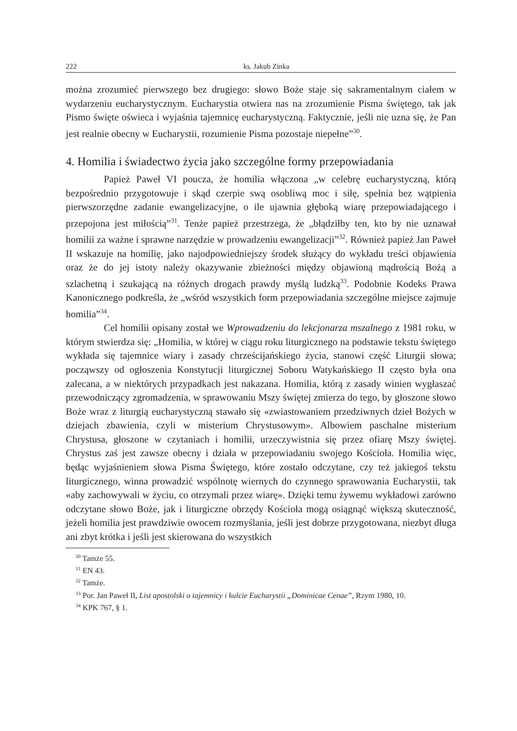222 ks. Jakub Zinka
można zrozumieć pierwszego bez drugiego: słowo Boże staje się sakramentalnym ciałem w wydarzeniu eucharystycznym. Eucharystia otwiera nas na zrozumienie Pisma świętego, tak jak Pismo święte oświeca i wyjaśnia tajemnicę eucharystyczną. Faktycznie, jeśli nie uzna się, że Pan jest realnie obecny w Eucharystii, rozumienie Pisma pozostaje niepełne”<sup>30</sup>.
4. Homilia i świadectwo życia jako szczególne formy przepowiadania
Papież Paweł VI poucza, że homilia włączona „w celebrę eucharystyczną, którą bezpośrednio przygotowuje i skąd czerpie swą osobliwą moc i siłę, spełnia bez wątpienia pierwszorzędne zadanie ewangelizacyjne, o ile ujawnia głęboką wiarę przepowiadającego i przepojona jest miłością”<sup>31</sup>. Tenże papież przestrzega, że „błądziłby ten, kto by nie uznawał homilii za ważne i sprawne narzędzie w prowadzeniu ewangelizacji”<sup>32</sup>. Również papież Jan Paweł II wskazuje na homilię, jako najodpowiedniejszy środek służący do wykładu treści objawienia oraz że do jej istoty należy okazywanie zbieżności między objawioną mądrością Bożą a szlachetną i szukającą na różnych drogach prawdy myślą ludzką<sup>33</sup>. Podobnie Kodeks Prawa Kanonicznego podkreśla, że „wśród wszystkich form przepowiadania szczególne miejsce zajmuje homilia”<sup>34</sup>.
Cel homilii opisany został we Wprowadzeniu do lekcjonarza mszalnego z 1981 roku, w którym stwierdza się: „Homilia, w której w ciągu roku liturgicznego na podstawie tekstu świętego wykłada się tajemnice wiary i zasady chrześcijańskiego życia, stanowi część Liturgii słowa; począwszy od ogłoszenia Konstytucji liturgicznej Soboru Watykańskiego II często była ona zalecana, a w niektórych przypadkach jest nakazana. Homilia, którą z zasady winien wygłaszać przewodniczący zgromadzenia, w sprawowaniu Mszy świętej zmierza do tego, by głoszone słowo Boże wraz z liturgią eucharystyczną stawało się «zwiastowaniem przedziwnych dzieł Bożych w dziejach zbawienia, czyli w misterium Chrystusowym». Albowiem paschalne misterium Chrystusa, głoszone w czytaniach i homilii, urzeczywistnia się przez ofiarę Mszy świętej. Chrystus zaś jest zawsze obecny i działa w przepowiadaniu swojego Kościoła. Homilia więc, będąc wyjaśnieniem słowa Pisma Świętego, które zostało odczytane, czy też jakiegoś tekstu liturgicznego, winna prowadzić wspólnotę wiernych do czynnego sprawowania Eucharystii, tak «aby zachowywali w życiu, co otrzymali przez wiarę». Dzięki temu żywemu wykładowi zarówno odczytane słowo Boże, jak i liturgiczne obrzędy Kościoła mogą osiągnąć większą skuteczność, jeżeli homilia jest prawdziwie owocem rozmyślania, jeśli jest dobrze przygotowana, niezbyt długa ani zbyt krótka i jeśli jest skierowana do wszystkich
<sup>30</sup> Tamże 55.
<sup>31</sup> EN 43.
<sup>32</sup> Tamże.
<sup>33</sup> Por. Jan Paweł II, List apostolski o tajemnicy i kulcie Eucharystii „Dominicae Cenae”, Rzym 1980, 10.
<sup>34</sup> KPK 767, § 1.